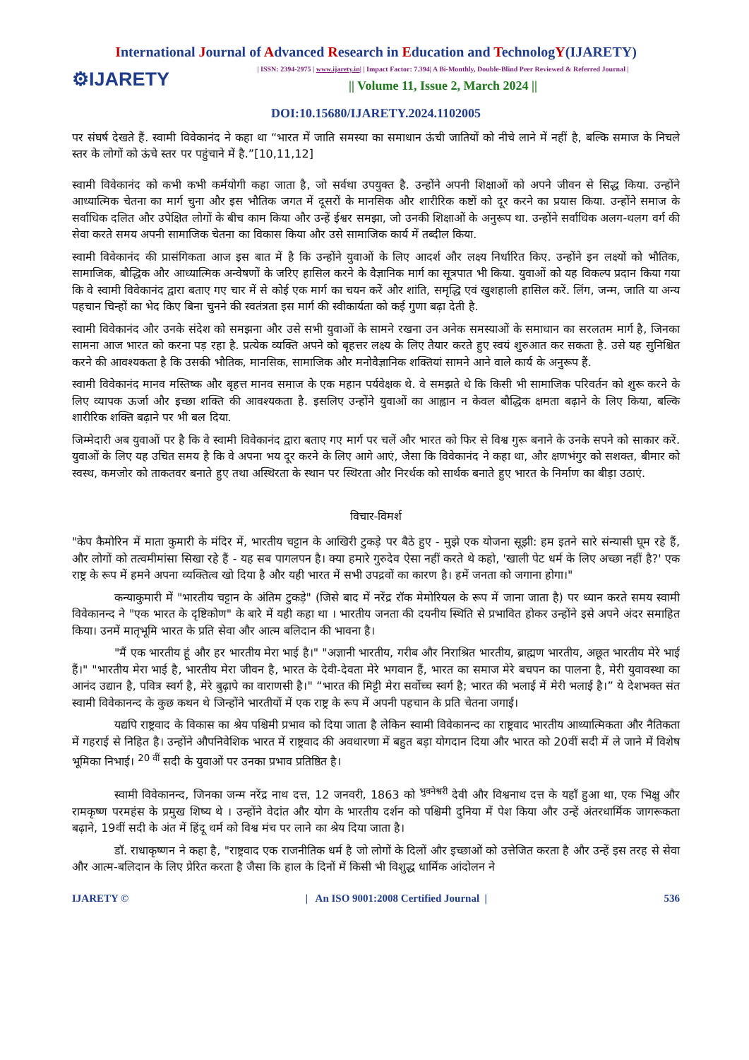International Journal of Advanced Research in Education and TechnologY(IJARETY)
⚙IJARETY
| ISSN: 2394-2975 | www.ijarety.in| | Impact Factor: 7.394| A Bi-Monthly, Double-Blind Peer Reviewed & Referred Journal |
|| Volume 11, Issue 2, March 2024 ||
DOI:10.15680/IJARETY.2024.1102005
पर संघर्ष देखते हैं. स्वामी विवेकानंद ने कहा था “भारत में जाति समस्या का समाधान ऊंची जातियों को नीचे लाने में नहीं है, बल्कि समाज के निचले स्तर के लोगों को ऊंचे स्तर पर पहुंचाने में है.”[10,11,12]
स्वामी विवेकानंद को कभी कभी कर्मयोगी कहा जाता है, जो सर्वथा उपयुक्त है. उन्होंने अपनी शिक्षाओं को अपने जीवन से सिद्ध किया. उन्होंने आध्यात्मिक चेतना का मार्ग चुना और इस भौतिक जगत में दूसरों के मानसिक और शारीरिक कष्टों को दूर करने का प्रयास किया. उन्होंने समाज के सर्वाधिक दलित और उपेक्षित लोगों के बीच काम किया और उन्हें ईश्वर समझा, जो उनकी शिक्षाओं के अनुरूप था. उन्होंने सर्वाधिक अलग-थलग वर्ग की सेवा करते समय अपनी सामाजिक चेतना का विकास किया और उसे सामाजिक कार्य में तब्दील किया.
स्वामी विवेकानंद की प्रासंगिकता आज इस बात में है कि उन्होंने युवाओं के लिए आदर्श और लक्ष्य निर्धारित किए. उन्होंने इन लक्ष्यों को भौतिक, सामाजिक, बौद्धिक और आध्यात्मिक अन्वेषणों के जरिए हासिल करने के वैज्ञानिक मार्ग का सूत्रपात भी किया. युवाओं को यह विकल्प प्रदान किया गया कि वे स्वामी विवेकानंद द्वारा बताए गए चार में से कोई एक मार्ग का चयन करें और शांति, समृद्धि एवं खुशहाली हासिल करें. लिंग, जन्म, जाति या अन्य पहचान चिन्हों का भेद किए बिना चुनने की स्वतंत्रता इस मार्ग की स्वीकार्यता को कई गुणा बढ़ा देती है.
स्वामी विवेकानंद और उनके संदेश को समझना और उसे सभी युवाओं के सामने रखना उन अनेक समस्याओं के समाधान का सरलतम मार्ग है, जिनका सामना आज भारत को करना पड़ रहा है. प्रत्येक व्यक्ति अपने को बृहत्तर लक्ष्य के लिए तैयार करते हुए स्वयं शुरुआत कर सकता है. उसे यह सुनिश्चित करने की आवश्यकता है कि उसकी भौतिक, मानसिक, सामाजिक और मनोवैज्ञानिक शक्तियां सामने आने वाले कार्य के अनुरूप हैं.
स्वामी विवेकानंद मानव मस्तिष्क और बृहत्त मानव समाज के एक महान पर्यवेक्षक थे. वे समझते थे कि किसी भी सामाजिक परिवर्तन को शुरू करने के लिए व्यापक ऊर्जा और इच्छा शक्ति की आवश्यकता है. इसलिए उन्होंने युवाओं का आह्वान न केवल बौद्धिक क्षमता बढ़ाने के लिए किया, बल्कि शारीरिक शक्ति बढ़ाने पर भी बल दिया.
जिम्मेदारी अब युवाओं पर है कि वे स्वामी विवेकानंद द्वारा बताए गए मार्ग पर चलें और भारत को फिर से विश्व गुरू बनाने के उनके सपने को साकार करें. युवाओं के लिए यह उचित समय है कि वे अपना भय दूर करने के लिए आगे आएं, जैसा कि विवेकानंद ने कहा था, और क्षणभंगुर को सशक्त, बीमार को स्वस्थ, कमजोर को ताकतवर बनाते हुए तथा अस्थिरता के स्थान पर स्थिरता और निरर्थक को सार्थक बनाते हुए भारत के निर्माण का बीड़ा उठाएं.
विचार-विमर्श
"केप कैमोरिन में माता कुमारी के मंदिर में, भारतीय चट्टान के आखिरी टुकड़े पर बैठे हुए - मुझे एक योजना सूझी: हम इतने सारे संन्यासी घूम रहे हैं, और लोगों को तत्वमीमांसा सिखा रहे हैं - यह सब पागलपन है। क्या हमारे गुरुदेव ऐसा नहीं करते थे कहो, 'खाली पेट धर्म के लिए अच्छा नहीं है?' एक राष्ट्र के रूप में हमने अपना व्यक्तित्व खो दिया है और यही भारत में सभी उपद्रवों का कारण है। हमें जनता को जगाना होगा।"
कन्याकुमारी में "भारतीय चट्टान के अंतिम टुकड़े" (जिसे बाद में नरेंद्र रॉक मेमोरियल के रूप में जाना जाता है) पर ध्यान करते समय स्वामी विवेकानन्द ने "एक भारत के दृष्टिकोण" के बारे में यही कहा था । भारतीय जनता की दयनीय स्थिति से प्रभावित होकर उन्होंने इसे अपने अंदर समाहित किया। उनमें मातृभूमि भारत के प्रति सेवा और आत्म बलिदान की भावना है।
"मैं एक भारतीय हूं और हर भारतीय मेरा भाई है।" "अज्ञानी भारतीय, गरीब और निराश्रित भारतीय, ब्राह्मण भारतीय, अछूत भारतीय मेरे भाई हैं।" "भारतीय मेरा भाई है, भारतीय मेरा जीवन है, भारत के देवी-देवता मेरे भगवान हैं, भारत का समाज मेरे बचपन का पालना है, मेरी युवावस्था का आनंद उद्यान है, पवित्र स्वर्ग है, मेरे बुढ़ापे का वाराणसी है।" “भारत की मिट्टी मेरा सर्वोच्च स्वर्ग है; भारत की भलाई में मेरी भलाई है।” ये देशभक्त संत स्वामी विवेकानन्द के कुछ कथन थे जिन्होंने भारतीयों में एक राष्ट्र के रूप में अपनी पहचान के प्रति चेतना जगाई।
यद्यपि राष्ट्रवाद के विकास का श्रेय पश्चिमी प्रभाव को दिया जाता है लेकिन स्वामी विवेकानन्द का राष्ट्रवाद भारतीय आध्यात्मिकता और नैतिकता में गहराई से निहित है। उन्होंने औपनिवेशिक भारत में राष्ट्रवाद की अवधारणा में बहुत बड़ा योगदान दिया और भारत को 20वीं सदी में ले जाने में विशेष भूमिका निभाई। <sup>20 वीं</sup> सदी के युवाओं पर उनका प्रभाव प्रतिष्ठित है।
स्वामी विवेकानन्द, जिनका जन्म नरेंद्र नाथ दत्त, 12 जनवरी, 1863 को <sup>भुवनेश्वरी</sup> देवी और विश्वनाथ दत्त के यहाँ हुआ था, एक भिक्षु और रामकृष्ण परमहंस के प्रमुख शिष्य थे । उन्होंने वेदांत और योग के भारतीय दर्शन को पश्चिमी दुनिया में पेश किया और उन्हें अंतरधार्मिक जागरूकता बढ़ाने, 19वीं सदी के अंत में हिंदू धर्म को विश्व मंच पर लाने का श्रेय दिया जाता है।
डॉ. राधाकृष्णन ने कहा है, "राष्ट्रवाद एक राजनीतिक धर्म है जो लोगों के दिलों और इच्छाओं को उत्तेजित करता है और उन्हें इस तरह से सेवा और आत्म-बलिदान के लिए प्रेरित करता है जैसा कि हाल के दिनों में किसी भी विशुद्ध धार्मिक आंदोलन ने
IJARETY © | An ISO 9001:2008 Certified Journal | 536